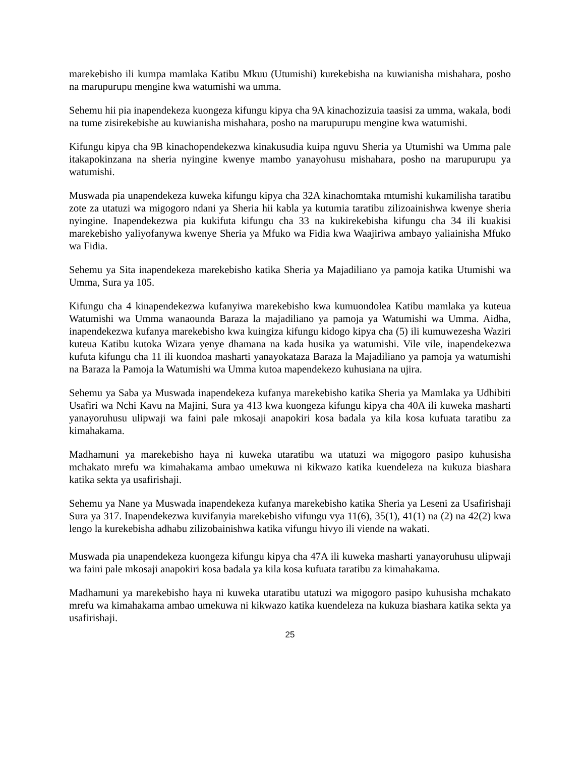marekebisho ili kumpa mamlaka Katibu Mkuu (Utumishi) kurekebisha na kuwianisha mishahara, posho na marupurupu mengine kwa watumishi wa umma.
Sehemu hii pia inapendekeza kuongeza kifungu kipya cha 9A kinachozizuia taasisi za umma, wakala, bodi na tume zisirekebishe au kuwianisha mishahara, posho na marupurupu mengine kwa watumishi.
Kifungu kipya cha 9B kinachopendekezwa kinakusudia kuipa nguvu Sheria ya Utumishi wa Umma pale itakapokinzana na sheria nyingine kwenye mambo yanayohusu mishahara, posho na marupurupu ya watumishi.
Muswada pia unapendekeza kuweka kifungu kipya cha 32A kinachomtaka mtumishi kukamilisha taratibu zote za utatuzi wa migogoro ndani ya Sheria hii kabla ya kutumia taratibu zilizoainishwa kwenye sheria nyingine. Inapendekezwa pia kukifuta kifungu cha 33 na kukirekebisha kifungu cha 34 ili kuakisi marekebisho yaliyofanywa kwenye Sheria ya Mfuko wa Fidia kwa Waajiriwa ambayo yaliainisha Mfuko wa Fidia.
Sehemu ya Sita inapendekeza marekebisho katika Sheria ya Majadiliano ya pamoja katika Utumishi wa Umma, Sura ya 105.
Kifungu cha 4 kinapendekezwa kufanyiwa marekebisho kwa kumuondolea Katibu mamlaka ya kuteua Watumishi wa Umma wanaounda Baraza la majadiliano ya pamoja ya Watumishi wa Umma. Aidha, inapendekezwa kufanya marekebisho kwa kuingiza kifungu kidogo kipya cha (5) ili kumuwezesha Waziri kuteua Katibu kutoka Wizara yenye dhamana na kada husika ya watumishi. Vile vile, inapendekezwa kufuta kifungu cha 11 ili kuondoa masharti yanayokataza Baraza la Majadiliano ya pamoja ya watumishi na Baraza la Pamoja la Watumishi wa Umma kutoa mapendekezo kuhusiana na ujira.
Sehemu ya Saba ya Muswada inapendekeza kufanya marekebisho katika Sheria ya Mamlaka ya Udhibiti Usafiri wa Nchi Kavu na Majini, Sura ya 413 kwa kuongeza kifungu kipya cha 40A ili kuweka masharti yanayoruhusu ulipwaji wa faini pale mkosaji anapokiri kosa badala ya kila kosa kufuata taratibu za kimahakama.
Madhamuni ya marekebisho haya ni kuweka utaratibu wa utatuzi wa migogoro pasipo kuhusisha mchakato mrefu wa kimahakama ambao umekuwa ni kikwazo katika kuendeleza na kukuza biashara katika sekta ya usafirishaji.
Sehemu ya Nane ya Muswada inapendekeza kufanya marekebisho katika Sheria ya Leseni za Usafirishaji Sura ya 317. Inapendekezwa kuvifanyia marekebisho vifungu vya 11(6), 35(1), 41(1) na (2) na 42(2) kwa lengo la kurekebisha adhabu zilizobainishwa katika vifungu hivyo ili viende na wakati.
Muswada pia unapendekeza kuongeza kifungu kipya cha 47A ili kuweka masharti yanayoruhusu ulipwaji wa faini pale mkosaji anapokiri kosa badala ya kila kosa kufuata taratibu za kimahakama.
Madhamuni ya marekebisho haya ni kuweka utaratibu utatuzi wa migogoro pasipo kuhusisha mchakato mrefu wa kimahakama ambao umekuwa ni kikwazo katika kuendeleza na kukuza biashara katika sekta ya usafirishaji.
25